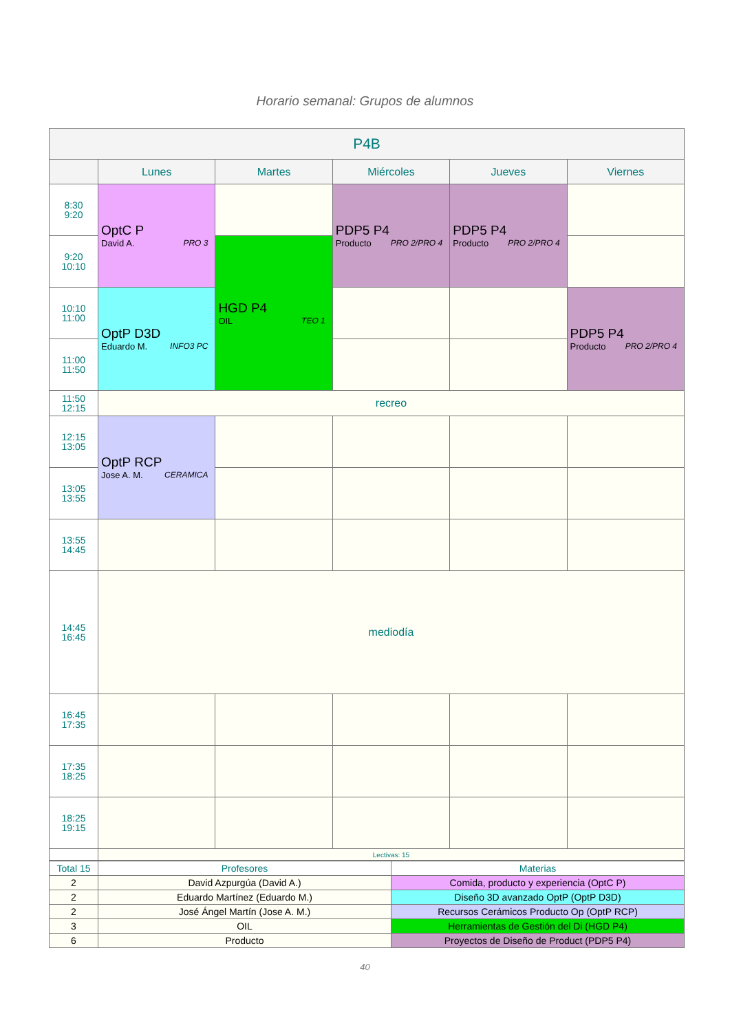Horario semanal: Grupos de alumnos
| P4B | | | | | |
| --- | --- | --- | --- | --- | --- |
| | Lunes | Martes | Miércoles | Jueves | Viernes |
| 8:30 9:20 | OptC P David A. PRO 3 | | PDP5 P4 Producto PRO 2/PRO 4 | PDP5 P4 Producto PRO 2/PRO 4 | |
| 9:20 10:10 | | HGD P4 OIL TEO 1 | | | |
| 10:10 11:00 | OptP D3D Eduardo M. INFO3 PC | | | | PDP5 P4 Producto PRO 2/PRO 4 |
| 11:00 11:50 | | | | | |
| 11:50 12:15 | recreo | | | | |
| 12:15 13:05 | OptP RCP Jose A. M. CERAMICA | | | | |
| 13:05 13:55 | | | | | |
| 13:55 14:45 | | | | | |
| 14:45 16:45 | mediodía | | | | |
| 16:45 17:35 | | | | | |
| 17:35 18:25 | | | | | |
| 18:25 19:15 | | | | | |
| | Lectivas: 15 | | | | |
| Total 15 | Profesores | Materias |
| 2 | David Azpurgúa (David A.) | Comida, producto y experiencia (OptC P) |
| 2 | Eduardo Martínez (Eduardo M.) | Diseño 3D avanzado OptP (OptP D3D) |
| 2 | José Ángel Martín (Jose A. M.) | Recursos Cerámicos Producto Op (OptP RCP) |
| 3 | OIL | Herramientas de Gestión del Di (HGD P4) |
| 6 | Producto | Proyectos de Diseño de Product (PDP5 P4) |
40